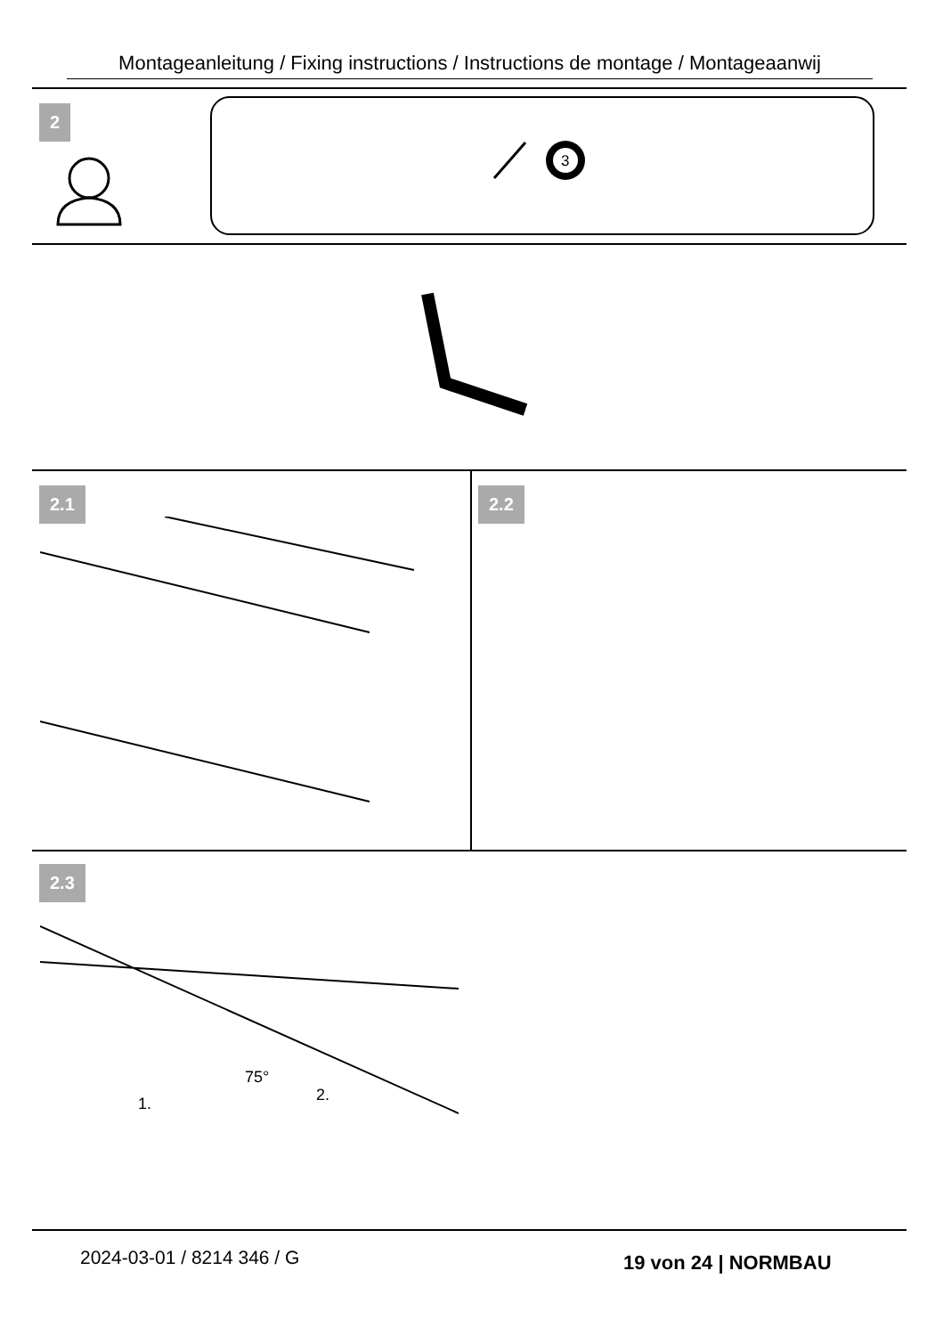Montageanleitung / Fixing instructions / Instructions de montage / Montageaanwij
2
3
2.1 2.2
2.3
75°
1.
2.
2024-03-01 / 8214 346 / G 19 von 24 | NORMBAU